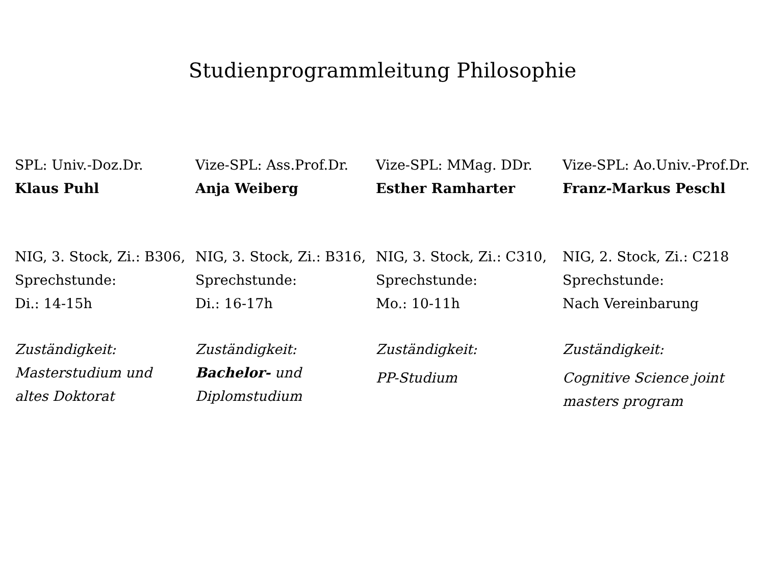Studienprogrammleitung Philosophie
SPL: Univ.-Doz.Dr.
Klaus Puhl
NIG, 3. Stock, Zi.: B306,
Sprechstunde:
Di.: 14-15h
Zuständigkeit:
Masterstudium und
altes Doktorat
Vize-SPL: Ass.Prof.Dr.
Anja Weiberg
NIG, 3. Stock, Zi.: B316,
Sprechstunde:
Di.: 16-17h
Zuständigkeit:
Bachelor- und
Diplomstudium
Vize-SPL: MMag. DDr.
Esther Ramharter
NIG, 3. Stock, Zi.: C310,
Sprechstunde:
Mo.: 10-11h
Zuständigkeit:
PP-Studium
Vize-SPL: Ao.Univ.-Prof.Dr.
Franz-Markus Peschl
NIG, 2. Stock, Zi.: C218
Sprechstunde:
Nach Vereinbarung
Zuständigkeit:
Cognitive Science joint
masters program